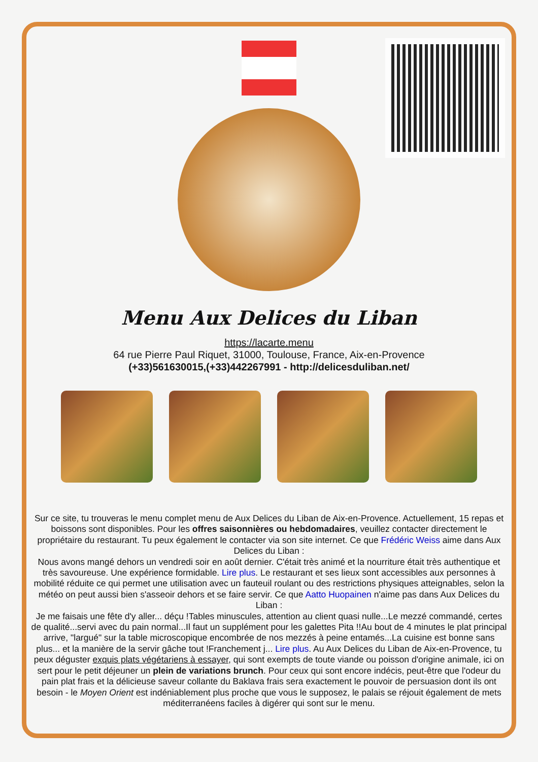Menu Aux Delices du Liban
https://lacarte.menu
64 rue Pierre Paul Riquet, 31000, Toulouse, France, Aix-en-Provence
(+33)561630015,(+33)442267991 - http://delicesduliban.net/
Sur ce site, tu trouveras le menu complet menu de Aux Delices du Liban de Aix-en-Provence. Actuellement, 15 repas et boissons sont disponibles. Pour les offres saisonnières ou hebdomadaires, veuillez contacter directement le propriétaire du restaurant. Tu peux également le contacter via son site internet. Ce que Frédéric Weiss aime dans Aux Delices du Liban :
Nous avons mangé dehors un vendredi soir en août dernier. C'était très animé et la nourriture était très authentique et très savoureuse. Une expérience formidable. Lire plus. Le restaurant et ses lieux sont accessibles aux personnes à mobilité réduite ce qui permet une utilisation avec un fauteuil roulant ou des restrictions physiques atteignables, selon la météo on peut aussi bien s'asseoir dehors et se faire servir. Ce que Aatto Huopainen n'aime pas dans Aux Delices du Liban :
Je me faisais une fête d'y aller... déçu !Tables minuscules, attention au client quasi nulle...Le mezzé commandé, certes de qualité...servi avec du pain normal...Il faut un supplément pour les galettes Pita !!Au bout de 4 minutes le plat principal arrive, "largué" sur la table microscopique encombrée de nos mezzés à peine entamés...La cuisine est bonne sans plus... et la manière de la servir gâche tout !Franchement j... Lire plus. Au Aux Delices du Liban de Aix-en-Provence, tu peux déguster exquis plats végétariens à essayer, qui sont exempts de toute viande ou poisson d'origine animale, ici on sert pour le petit déjeuner un plein de variations brunch. Pour ceux qui sont encore indécis, peut-être que l'odeur du pain plat frais et la délicieuse saveur collante du Baklava frais sera exactement le pouvoir de persuasion dont ils ont besoin - le Moyen Orient est indéniablement plus proche que vous le supposez, le palais se réjouit également de mets méditerranéens faciles à digérer qui sont sur le menu.